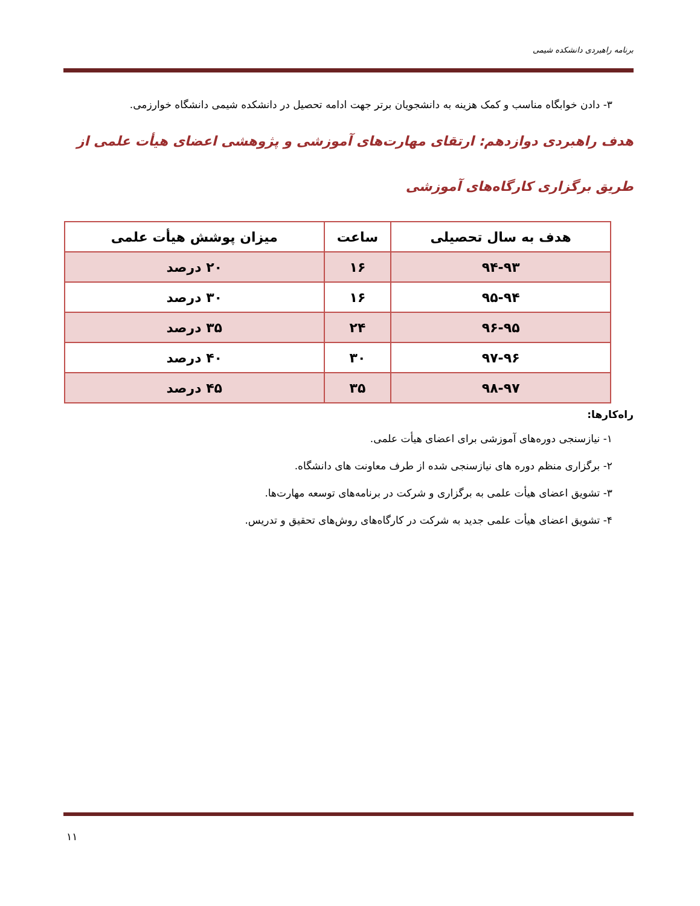برنامه راهبردی دانشکده شیمی
۳- دادن خوابگاه مناسب و کمک هزینه به دانشجویان برتر جهت ادامه تحصیل در دانشکده شیمی دانشگاه خوارزمی.
هدف راهبردی دوازدهم: ارتقای مهارت‌های آموزشی و پژوهشی اعضای هیأت علمی از طریق برگزاری کارگاه‌های آموزشی
| هدف به سال تحصیلی | ساعت | میزان پوشش هیأت علمی |
| --- | --- | --- |
| ۹۴-۹۳ | ۱۶ | ۲۰ درصد |
| ۹۵-۹۴ | ۱۶ | ۳۰ درصد |
| ۹۶-۹۵ | ۲۴ | ۳۵ درصد |
| ۹۷-۹۶ | ۳۰ | ۴۰ درصد |
| ۹۸-۹۷ | ۳۵ | ۴۵ درصد |
راه‌کارها:
۱- نیازسنجی دوره‌های آموزشی برای اعضای هیأت علمی.
۲- برگزاری منظم دوره های نیازسنجی شده از طرف معاونت های دانشگاه.
۳- تشویق اعضای هیأت علمی به برگزاری و شرکت در برنامه‌های توسعه مهارت‌ها.
۴- تشویق اعضای هیأت علمی جدید به شرکت در کارگاه‌های روش‌های تحقیق و تدریس.
۱۱